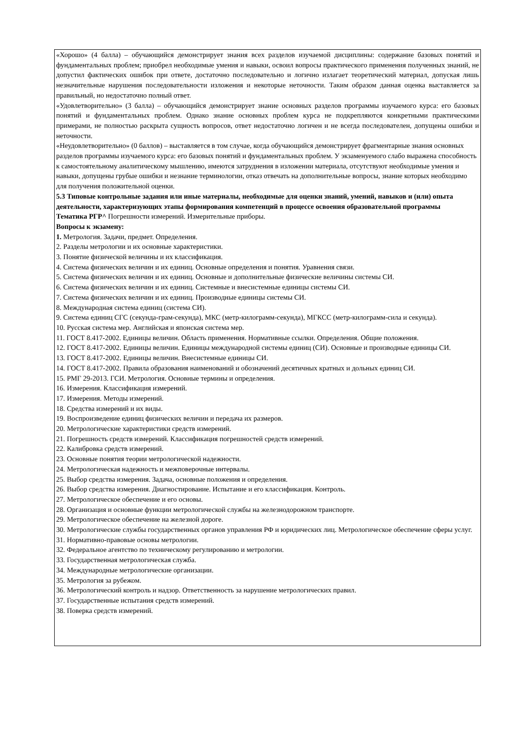«Хорошо» (4 балла) – обучающийся демонстрирует знания всех разделов изучаемой дисциплины: содержание базовых понятий и фундаментальных проблем; приобрел необходимые умения и навыки, освоил вопросы практического применения полученных знаний, не допустил фактических ошибок при ответе, достаточно последовательно и логично излагает теоретический материал, допуская лишь незначительные нарушения последовательности изложения и некоторые неточности. Таким образом данная оценка выставляется за правильный, но недостаточно полный ответ.
«Удовлетворительно» (3 балла) – обучающийся демонстрирует знание основных разделов программы изучаемого курса: его базовых понятий и фундаментальных проблем. Однако знание основных проблем курса не подкрепляются конкретными практическими примерами, не полностью раскрыта сущность вопросов, ответ недостаточно логичен и не всегда последователен, допущены ошибки и неточности.
«Неудовлетворительно» (0 баллов) – выставляется в том случае, когда обучающийся демонстрирует фрагментарные знания основных разделов программы изучаемого курса: его базовых понятий и фундаментальных проблем. У экзаменуемого слабо выражена способность к самостоятельному аналитическому мышлению, имеются затруднения в изложении материала, отсутствуют необходимые умения и навыки, допущены грубые ошибки и незнание терминологии, отказ отвечать на дополнительные вопросы, знание которых необходимо для получения положительной оценки.
5.3 Типовые контрольные задания или иные материалы, необходимые для оценки знаний, умений, навыков и (или) опыта деятельности, характеризующих этапы формирования компетенций в процессе освоения образовательной программы
Тематика РГР^ Погрешности измерений. Измерительные приборы.
Вопросы к экзамену:
1. Метрология. Задачи, предмет. Определения.
2. Разделы метрологии и их основные характеристики.
3. Понятие физической величины и их классификация.
4. Система физических величин и их единиц. Основные определения и понятия. Уравнения связи.
5. Система физических величин и их единиц. Основные и дополнительные физические величины системы СИ.
6. Система физических величин и их единиц. Системные и внесистемные единицы системы СИ.
7. Система физических величин и их единиц. Производные единицы системы СИ.
8. Международная система единиц (система СИ).
9. Система единиц СГС (секунда-грам-секунда), МКС (метр-килограмм-секунда), МГКСС (метр-килограмм-сила и секунда).
10. Русская система мер. Английская и японская система мер.
11. ГОСТ 8.417-2002. Единицы величин. Область применения. Нормативные ссылки. Определения. Общие положения.
12. ГОСТ 8.417-2002. Единицы величин. Единицы международной системы единиц (СИ). Основные и производные единицы СИ.
13. ГОСТ 8.417-2002. Единицы величин. Внесистемные единицы СИ.
14. ГОСТ 8.417-2002. Правила образования наименований и обозначений десятичных кратных и дольных единиц СИ.
15. РМГ 29-2013. ГСИ. Метрология. Основные термины и определения.
16. Измерения. Классификация измерений.
17. Измерения. Методы измерений.
18. Средства измерений и их виды.
19. Воспроизведение единиц физических величин и передача их размеров.
20. Метрологические характеристики средств измерений.
21. Погрешность средств измерений. Классификация погрешностей средств измерений.
22. Калибровка средств измерений.
23. Основные понятия теории метрологической надежности.
24. Метрологическая надежность и межповерочные интервалы.
25. Выбор средства измерения. Задача, основные положения и определения.
26. Выбор средства измерения. Диагностирование. Испытание и его классификация. Контроль.
27. Метрологическое обеспечение и его основы.
28. Организация и основные функции метрологической службы на железнодорожном транспорте.
29. Метрологическое обеспечение на железной дороге.
30. Метрологические службы государственных органов управления РФ и юридических лиц. Метрологическое обеспечение сферы услуг.
31. Нормативно-правовые основы метрологии.
32. Федеральное агентство по техническому регулированию и метрологии.
33. Государственная метрологическая служба.
34. Международные метрологические организации.
35. Метрология за рубежом.
36. Метрологический контроль и надзор. Ответственность за нарушение метрологических правил.
37. Государственные испытания средств измерений.
38. Поверка средств измерений.